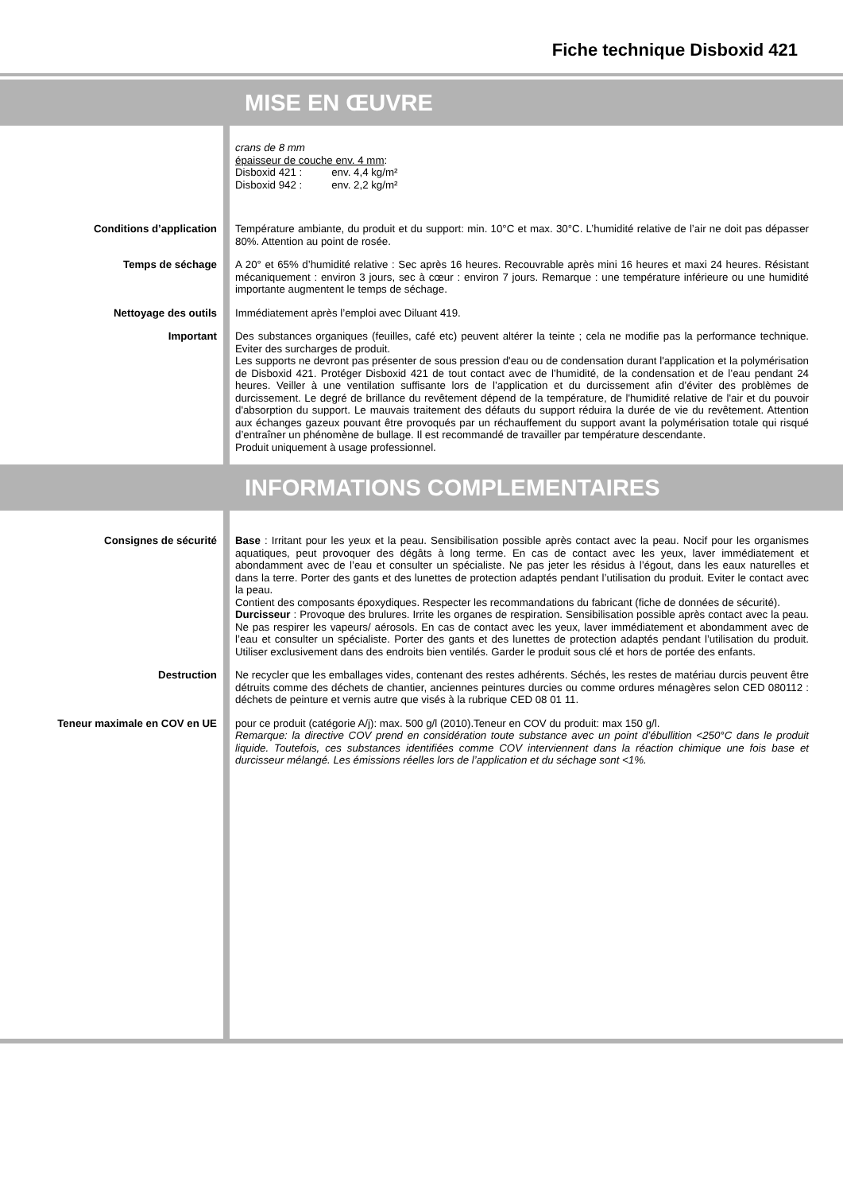Fiche technique Disboxid 421
MISE EN ŒUVRE
crans de 8 mm
épaisseur de couche env. 4 mm:
Disboxid 421 : env. 4,4 kg/m²
Disboxid 942 : env. 2,2 kg/m²
Conditions d’application
Température ambiante, du produit et du support: min. 10°C et max. 30°C. L’humidité relative de l’air ne doit pas dépasser 80%. Attention au point de rosée.
Temps de séchage
A 20° et 65% d’humidité relative : Sec après 16 heures. Recouvrable après mini 16 heures et maxi 24 heures. Résistant mécaniquement : environ 3 jours, sec à cœur : environ 7 jours. Remarque : une température inférieure ou une humidité importante augmentent le temps de séchage.
Nettoyage des outils
Immédiatement après l’emploi avec Diluant 419.
Important
Des substances organiques (feuilles, café etc) peuvent altérer la teinte ; cela ne modifie pas la performance technique. Eviter des surcharges de produit.
Les supports ne devront pas présenter de sous pression d'eau ou de condensation durant l'application et la polymérisation de Disboxid 421. Protéger Disboxid 421 de tout contact avec de l’humidité, de la condensation et de l’eau pendant 24 heures. Veiller à une ventilation suffisante lors de l’application et du durcissement afin d’éviter des problèmes de durcissement. Le degré de brillance du revêtement dépend de la température, de l'humidité relative de l'air et du pouvoir d'absorption du support. Le mauvais traitement des défauts du support réduira la durée de vie du revêtement. Attention aux échanges gazeux pouvant être provoqués par un réchauffement du support avant la polymérisation totale qui risqué d’entraîner un phénomène de bullage. Il est recommandé de travailler par température descendante.
Produit uniquement à usage professionnel.
INFORMATIONS COMPLEMENTAIRES
Consignes de sécurité
Base : Irritant pour les yeux et la peau. Sensibilisation possible après contact avec la peau. Nocif pour les organismes aquatiques, peut provoquer des dégâts à long terme. En cas de contact avec les yeux, laver immédiatement et abondamment avec de l’eau et consulter un spécialiste. Ne pas jeter les résidus à l’égout, dans les eaux naturelles et dans la terre. Porter des gants et des lunettes de protection adaptés pendant l’utilisation du produit. Eviter le contact avec la peau.
Contient des composants époxydiques. Respecter les recommandations du fabricant (fiche de données de sécurité).
Durcisseur : Provoque des brulures. Irrite les organes de respiration. Sensibilisation possible après contact avec la peau. Ne pas respirer les vapeurs/ aérosols. En cas de contact avec les yeux, laver immédiatement et abondamment avec de l’eau et consulter un spécialiste. Porter des gants et des lunettes de protection adaptés pendant l’utilisation du produit. Utiliser exclusivement dans des endroits bien ventilés. Garder le produit sous clé et hors de portée des enfants.
Destruction
Ne recycler que les emballages vides, contenant des restes adhérents. Séchés, les restes de matériau durcis peuvent être détruits comme des déchets de chantier, anciennes peintures durcies ou comme ordures ménagères selon CED 080112 : déchets de peinture et vernis autre que visés à la rubrique CED 08 01 11.
Teneur maximale en COV en UE
pour ce produit (catégorie A/j): max. 500 g/l (2010).Teneur en COV du produit: max 150 g/l.
Remarque: la directive COV prend en considération toute substance avec un point d’ébullition <250°C dans le produit liquide. Toutefois, ces substances identifiées comme COV interviennent dans la réaction chimique une fois base et durcisseur mélangé. Les émissions réelles lors de l’application et du séchage sont <1%.